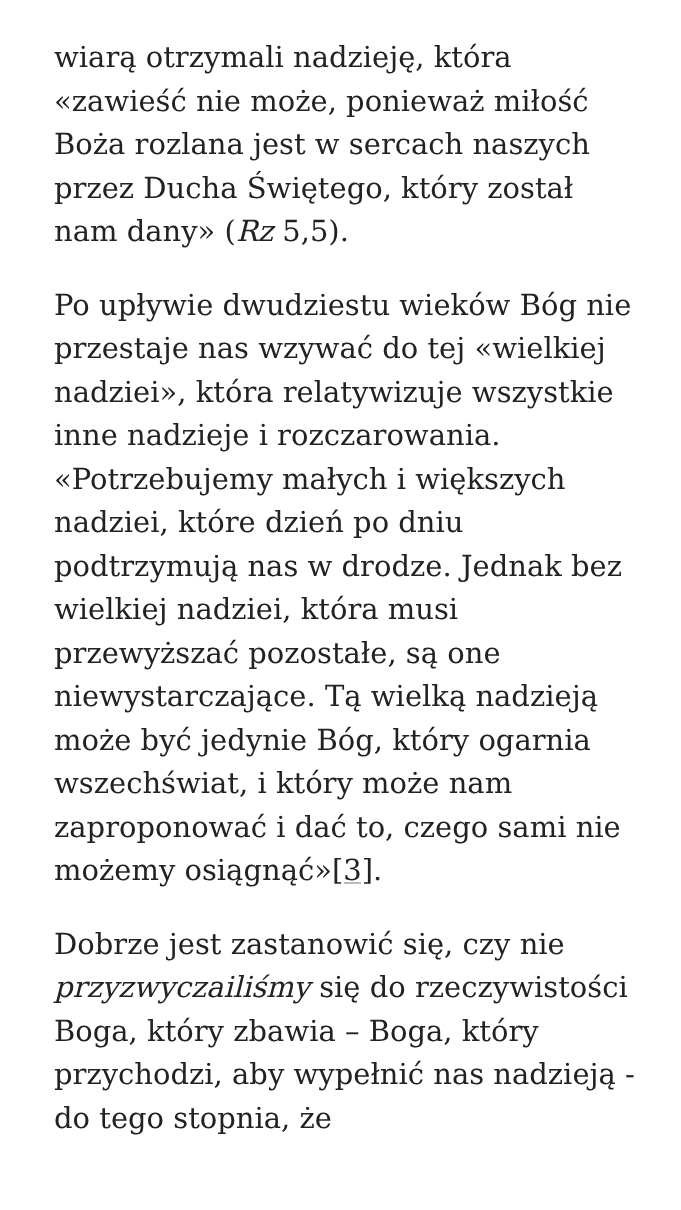wiarą otrzymali nadzieję, która «zawieść nie może, ponieważ miłość Boża rozlana jest w sercach naszych przez Ducha Świętego, który został nam dany» (Rz 5,5).
Po upływie dwudziestu wieków Bóg nie przestaje nas wzywać do tej «wielkiej nadziei», która relatywizuje wszystkie inne nadzieje i rozczarowania. «Potrzebujemy małych i większych nadziei, które dzień po dniu podtrzymują nas w drodze. Jednak bez wielkiej nadziei, która musi przewyższać pozostałe, są one niewystarczające. Tą wielką nadzieją może być jedynie Bóg, który ogarnia wszechświat, i który może nam zaproponować i dać to, czego sami nie możemy osiągnąć»[3].
Dobrze jest zastanowić się, czy nie przyzwyczailiśmy się do rzeczywistości Boga, który zbawia – Boga, który przychodzi, aby wypełnić nas nadzieją - do tego stopnia, że